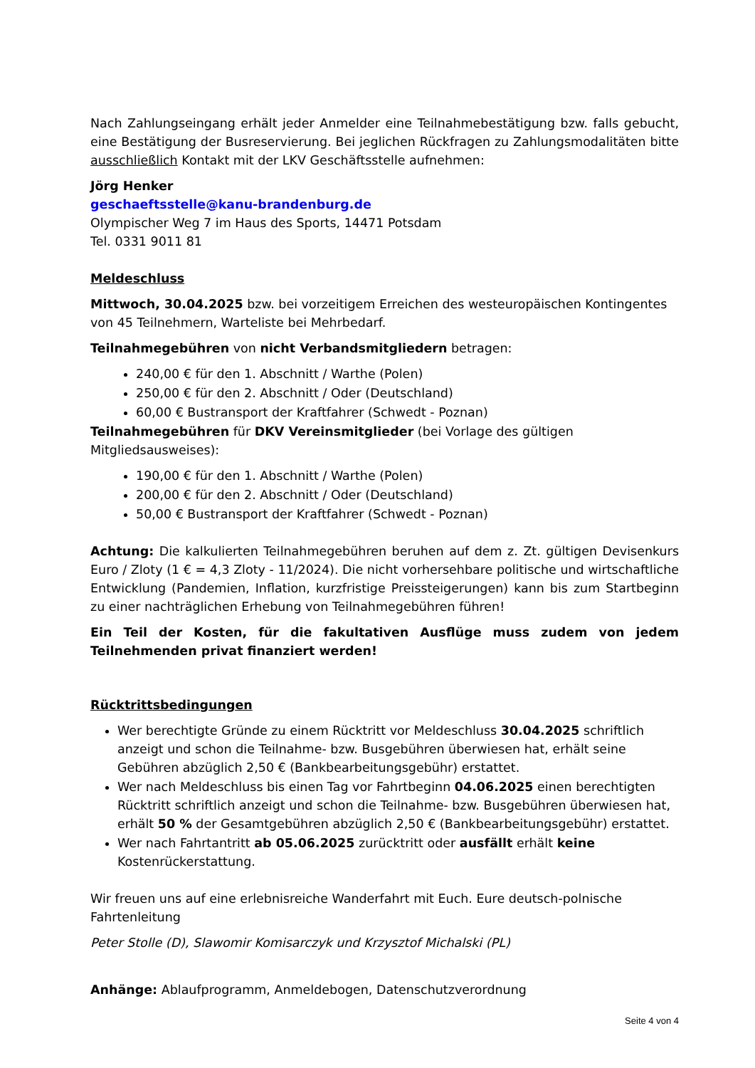Nach Zahlungseingang erhält jeder Anmelder eine Teilnahmebestätigung bzw. falls gebucht, eine Bestätigung der Busreservierung. Bei jeglichen Rückfragen zu Zahlungsmodalitäten bitte ausschließlich Kontakt mit der LKV Geschäftsstelle aufnehmen:
Jörg Henker
geschaeftsstelle@kanu-brandenburg.de
Olympischer Weg 7 im Haus des Sports, 14471 Potsdam
Tel. 0331 9011 81
Meldeschluss
Mittwoch, 30.04.2025 bzw. bei vorzeitigem Erreichen des westeuropäischen Kontingentes von 45 Teilnehmern, Warteliste bei Mehrbedarf.
Teilnahmegebühren von nicht Verbandsmitgliedern betragen:
240,00 € für den 1. Abschnitt / Warthe (Polen)
250,00 € für den 2. Abschnitt / Oder (Deutschland)
60,00 € Bustransport der Kraftfahrer (Schwedt - Poznan)
Teilnahmegebühren für DKV Vereinsmitglieder (bei Vorlage des gültigen Mitgliedsausweises):
190,00 € für den 1. Abschnitt / Warthe (Polen)
200,00 € für den 2. Abschnitt / Oder (Deutschland)
50,00 € Bustransport der Kraftfahrer (Schwedt - Poznan)
Achtung: Die kalkulierten Teilnahmegebühren beruhen auf dem z. Zt. gültigen Devisenkurs Euro / Zloty (1 € = 4,3 Zloty - 11/2024). Die nicht vorhersehbare politische und wirtschaftliche Entwicklung (Pandemien, Inflation, kurzfristige Preissteigerungen) kann bis zum Startbeginn zu einer nachträglichen Erhebung von Teilnahmegebühren führen!
Ein Teil der Kosten, für die fakultativen Ausflüge muss zudem von jedem Teilnehmenden privat finanziert werden!
Rücktrittsbedingungen
Wer berechtigte Gründe zu einem Rücktritt vor Meldeschluss 30.04.2025 schriftlich anzeigt und schon die Teilnahme- bzw. Busgebühren überwiesen hat, erhält seine Gebühren abzüglich 2,50 € (Bankbearbeitungsgebühr) erstattet.
Wer nach Meldeschluss bis einen Tag vor Fahrtbeginn 04.06.2025 einen berechtigten Rücktritt schriftlich anzeigt und schon die Teilnahme- bzw. Busgebühren überwiesen hat, erhält 50 % der Gesamtgebühren abzüglich 2,50 € (Bankbearbeitungsgebühr) erstattet.
Wer nach Fahrtantritt ab 05.06.2025 zurücktritt oder ausfällt erhält keine Kostenrückerstattung.
Wir freuen uns auf eine erlebnisreiche Wanderfahrt mit Euch. Eure deutsch-polnische Fahrtenleitung
Peter Stolle (D), Slawomir Komisarczyk und Krzysztof Michalski (PL)
Anhänge: Ablaufprogramm, Anmeldebogen, Datenschutzverordnung
Seite 4 von 4